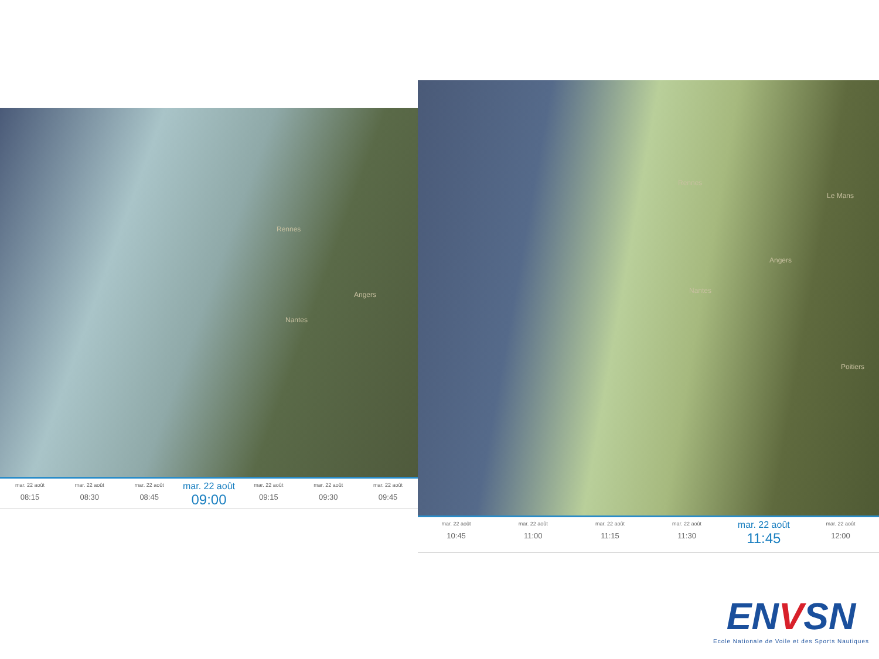Rennes
Angers
Nantes
mar. 22 août
08:15
mar. 22 août
08:30
mar. 22 août
08:45
mar. 22 août
09:00
mar. 22 août
09:15
mar. 22 août
09:30
mar. 22 août
09:45
Rennes
Le Mans
Angers
Nantes
Poitiers
mar. 22 août
10:45
mar. 22 août
11:00
mar. 22 août
11:15
mar. 22 août
11:30
mar. 22 août
11:45
mar. 22 août
12:00
ENVSN
Ecole Nationale de Voile et des Sports Nautiques